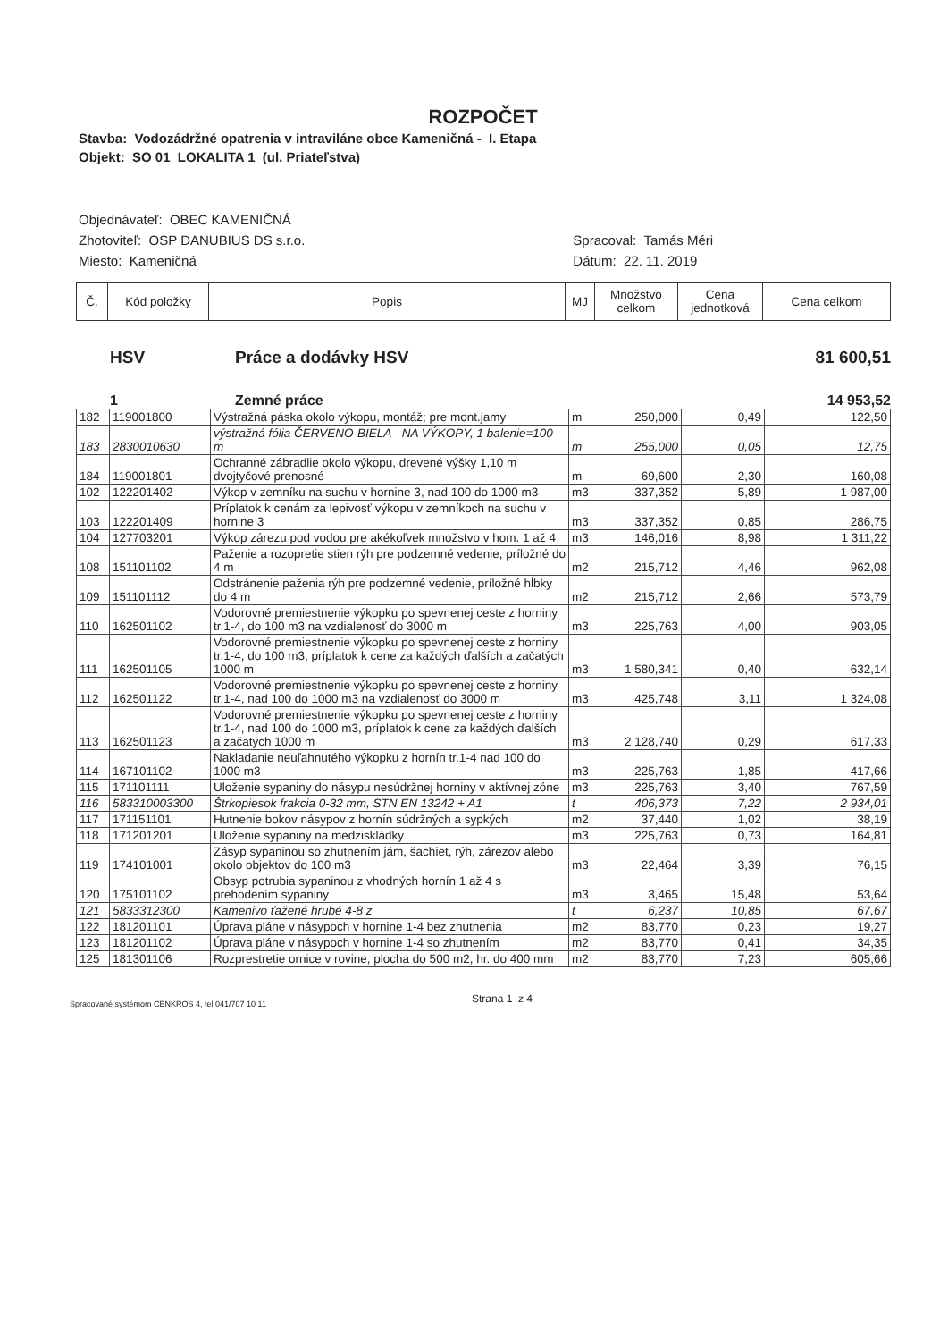ROZPOČET
Stavba: Vodozádržné opatrenia v intraviláne obce Kameničná - I. Etapa
Objekt: SO 01 LOKALITA 1 (ul. Priateľstva)
Objednávateľ: OBEC KAMENIČNÁ
Zhotoviteľ: OSP DANUBIUS DS s.r.o.
Miesto: Kameničná
Spracoval: Tamás Méri
Dátum: 22. 11. 2019
| Č. | Kód položky | Popis | MJ | Množstvo celkom | Cena jednotková | Cena celkom |
| --- | --- | --- | --- | --- | --- | --- |
HSV Práce a dodávky HSV 81 600,51
1 Zemné práce 14 953,52
| 182 | 119001800 | Výstražná páska okolo výkopu, montáž; pre mont.jamy | m | 250,000 | 0,49 | 122,50 |
| 183 | 2830010630 | výstražná fólia ČERVENO-BIELA - NA VÝKOPY, 1 balenie=100 m | m | 255,000 | 0,05 | 12,75 |
| 184 | 119001801 | Ochranné zábradlie okolo výkopu, drevené výšky 1,10 m dvojtyčové prenosné | m | 69,600 | 2,30 | 160,08 |
| 102 | 122201402 | Výkop v zemníku na suchu v hornine 3, nad 100 do 1000 m3 | m3 | 337,352 | 5,89 | 1 987,00 |
| 103 | 122201409 | Príplatok k cenám za lepivosť výkopu v zemníkoch na suchu v hornine 3 | m3 | 337,352 | 0,85 | 286,75 |
| 104 | 127703201 | Výkop zárezu pod vodou pre akékoľvek množstvo v hom. 1 až 4 | m3 | 146,016 | 8,98 | 1 311,22 |
| 108 | 151101102 | Paženie a rozopretie stien rýh pre podzemné vedenie, príložné do 4 m | m2 | 215,712 | 4,46 | 962,08 |
| 109 | 151101112 | Odstránenie paženia rýh pre podzemné vedenie, príložné hĺbky do 4 m | m2 | 215,712 | 2,66 | 573,79 |
| 110 | 162501102 | Vodorovné premiestnenie výkopku po spevnenej ceste z horniny tr.1-4, do 100 m3 na vzdialenosť do 3000 m | m3 | 225,763 | 4,00 | 903,05 |
| 111 | 162501105 | Vodorovné premiestnenie výkopku po spevnenej ceste z horniny tr.1-4, do 100 m3, príplatok k cene za každých ďalších a začatých 1000 m | m3 | 1 580,341 | 0,40 | 632,14 |
| 112 | 162501122 | Vodorovné premiestnenie výkopku po spevnenej ceste z horniny tr.1-4, nad 100 do 1000 m3 na vzdialenosť do 3000 m | m3 | 425,748 | 3,11 | 1 324,08 |
| 113 | 162501123 | Vodorovné premiestnenie výkopku po spevnenej ceste z horniny tr.1-4, nad 100 do 1000 m3, príplatok k cene za každých ďalších a začatých 1000 m | m3 | 2 128,740 | 0,29 | 617,33 |
| 114 | 167101102 | Nakladanie neuľahnutého výkopku z hornín tr.1-4 nad 100 do 1000 m3 | m3 | 225,763 | 1,85 | 417,66 |
| 115 | 171101111 | Uloženie sypaniny do násypu nesúdržnej horniny v aktívnej zóne | m3 | 225,763 | 3,40 | 767,59 |
| 116 | 583310003300 | Štrkopiesok frakcia 0-32 mm, STN EN 13242 + A1 | t | 406,373 | 7,22 | 2 934,01 |
| 117 | 171151101 | Hutnenie bokov násypov z hornín súdržných a sypkých | m2 | 37,440 | 1,02 | 38,19 |
| 118 | 171201201 | Uloženie sypaniny na medziskládky | m3 | 225,763 | 0,73 | 164,81 |
| 119 | 174101001 | Zásyp sypaninou so zhutnením jám, šachiet, rýh, zárezov alebo okolo objektov do 100 m3 | m3 | 22,464 | 3,39 | 76,15 |
| 120 | 175101102 | Obsyp potrubia sypaninou z vhodných hornín 1 až 4 s prehodením sypaniny | m3 | 3,465 | 15,48 | 53,64 |
| 121 | 5833312300 | Kamenivo ťažené hrubé 4-8 z | t | 6,237 | 10,85 | 67,67 |
| 122 | 181201101 | Úprava pláne v násypoch v hornine 1-4 bez zhutnenia | m2 | 83,770 | 0,23 | 19,27 |
| 123 | 181201102 | Úprava pláne v násypoch v hornine 1-4 so zhutnením | m2 | 83,770 | 0,41 | 34,35 |
| 125 | 181301106 | Rozprestretie ornice v rovine, plocha do 500 m2, hr. do 400 mm | m2 | 83,770 | 7,23 | 605,66 |
Spracované systémom CENKROS 4, tel 041/707 10 11 Strana 1 z 4